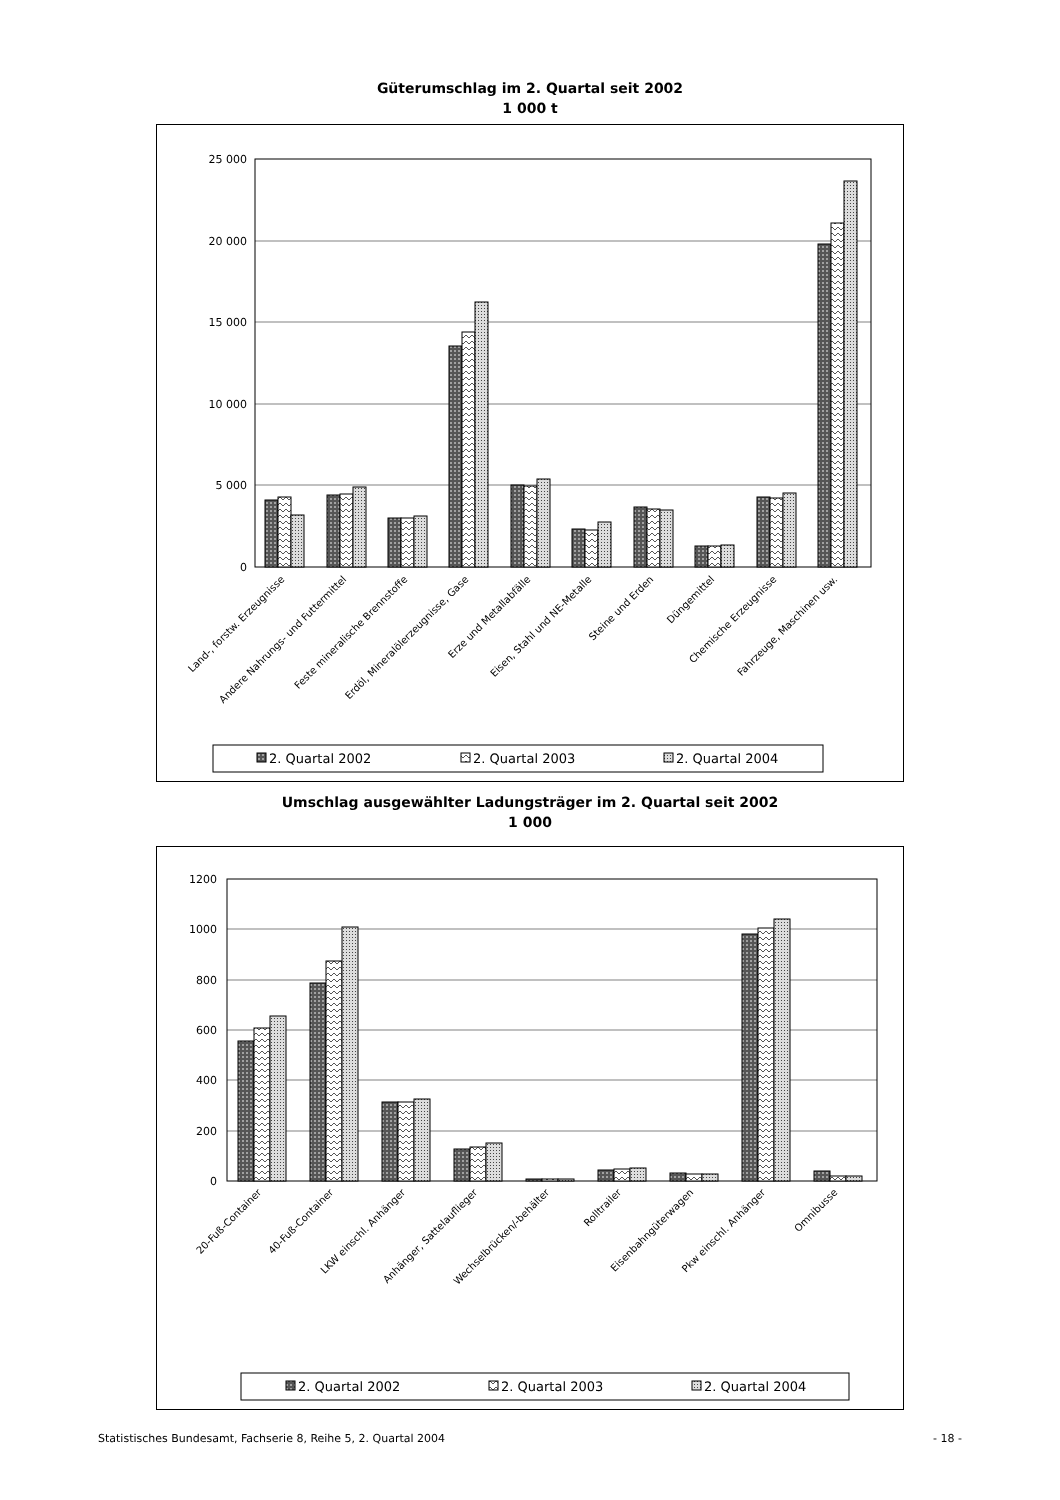Güterumschlag im 2. Quartal seit 2002
1 000 t
25 000
20 000
15 000
10 000
5 000
0
Land-, forstw. Erzeugnisse
Andere Nahrungs- und Futtermittel
Feste mineralische Brennstoffe
Erdöl, Mineralölerzeugnisse, Gase
Erze und Metallabfälle
Eisen, Stahl und NE-Metalle
Steine und Erden
Düngemittel
Chemische Erzeugnisse
Fahrzeuge, Maschinen usw.
2. Quartal 2002
2. Quartal 2003
2. Quartal 2004
Umschlag ausgewählter Ladungsträger im 2. Quartal seit 2002
1 000
1200
1000
800
600
400
200
0
20-Fuß-Container
40-Fuß-Container
LKW einschl. Anhänger
Anhänger, Sattelauflieger
Wechselbrücken/-behälter
Rolltrailer
Eisenbahngüterwagen
Pkw einschl. Anhänger
Omnibusse
2. Quartal 2002
2. Quartal 2003
2. Quartal 2004
Statistisches Bundesamt, Fachserie 8, Reihe 5, 2. Quartal 2004 - 18 -